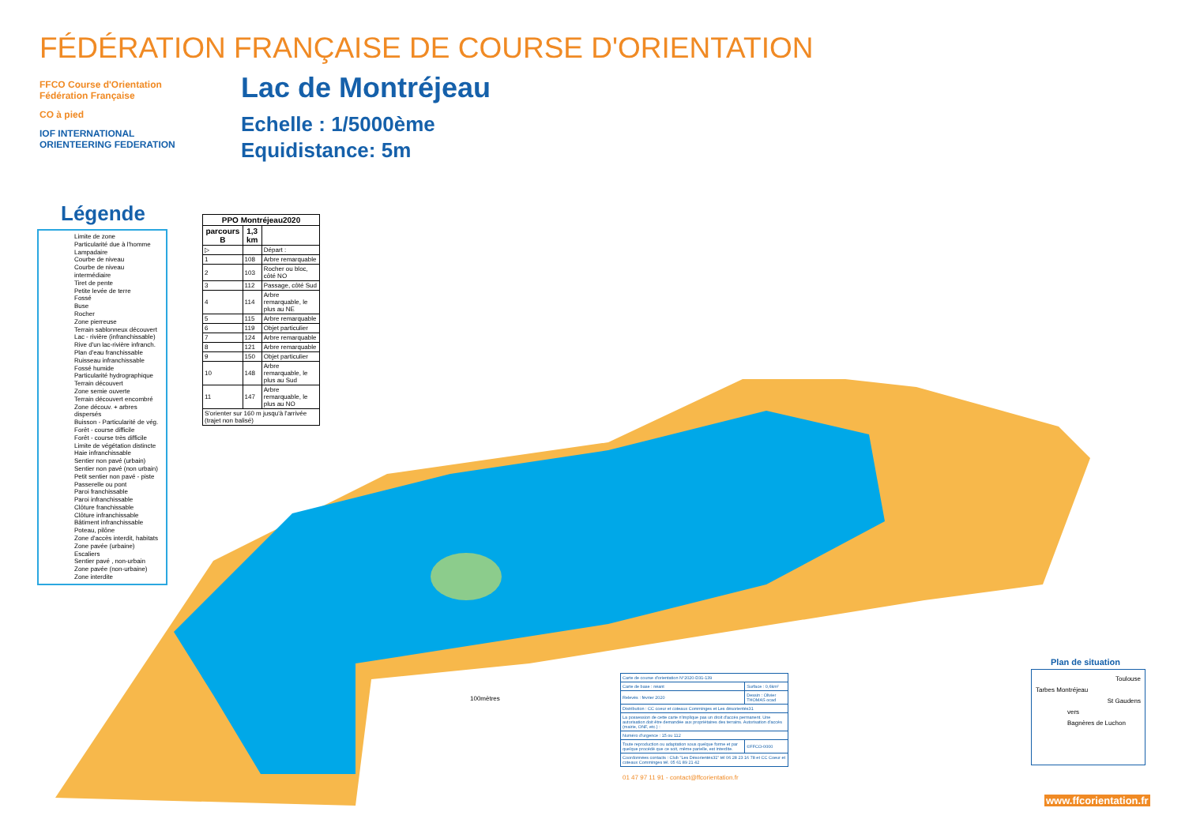FÉDÉRATION FRANÇAISE DE COURSE D'ORIENTATION
FFCO Course d'Orientation Fédération Française
CO à pied
IOF INTERNATIONAL ORIENTEERING FEDERATION
Lac de Montréjeau
Echelle : 1/5000ème
Equidistance: 5m
Légende
Limite de zone
Particularité due à l'homme
Lampadaire
Courbe de niveau
Courbe de niveau intermédiaire
Tiret de pente
Petite levée de terre
Fossé
Buse
Rocher
Zone pierreuse
Terrain sablonneux découvert
Lac - rivière (infranchissable)
Rive d'un lac-rivière infranch.
Plan d'eau franchissable
Ruisseau infranchissable
Fossé humide
Particularité hydrographique
Terrain découvert
Zone semie ouverte
Terrain découvert encombré
Zone découv. + arbres dispersés
Buisson - Particularité de vég.
Forêt - course difficile
Forêt - course très difficile
Limite de végétation distincte
Haie infranchissable
Sentier non pavé (urbain)
Sentier non pavé (non urbain)
Petit sentier non pavé - piste
Passerelle ou pont
Paroi franchissable
Paroi infranchissable
Clôture franchissable
Clôture infranchissable
Bâtiment infranchissable
Poteau, pilône
Zone d'accès interdit, habitats
Zone pavée (urbaine)
Escaliers
Sentier pavé , non-urbain
Zone pavée (non-urbaine)
Zone interdite
| PPO Montréjeau2020 | | |
| --- | --- | --- |
| parcours B | 1,3 km | |
| ▷ | | Départ : |
| 1 | 108 | Arbre remarquable |
| 2 | 103 | Rocher ou bloc, côté NO |
| 3 | 112 | Passage, côté Sud |
| 4 | 114 | Arbre remarquable, le plus au NE |
| 5 | 115 | Arbre remarquable |
| 6 | 119 | Objet particulier |
| 7 | 124 | Arbre remarquable |
| 8 | 121 | Arbre remarquable |
| 9 | 150 | Objet particulier |
| 10 | 148 | Arbre remarquable, le plus au Sud |
| 11 | 147 | Arbre remarquable, le plus au NO |
| S'orienter sur 160 m jusqu'à l'arrivée (trajet non balisé) | | |
100mètres
| Carte de course d'orientation N°2020-D31-139 | |
| Carte de base : néant | Surface : 0,6km² |
| Relevés : février 2020 | Dessin : Olivier THOMAS ocad |
| Distribution : CC coeur et coteaux Comminges et Les désorientés31 | |
| La possession de cette carte n'implique pas un droit d'accès permanent. Une autorisation doit être demandée aux propriétaires des terrains. Autorisation d'accès (mairie, ONF, etc.) : | |
| Numéro d'urgence : 15 ou 112 | |
| Toute reproduction ou adaptation sous quelque forme et par quelque procédé que ce soit, même parielle, est interdite. | ©FFCO-0000 |
| Coordonnées contacts : Club "Les Désorientés31" tél 06 28 23 16 78 et CC Coeur et coteaux Comminges tél. 05 61 89 21 42 | |
01 47 97 11 91 - contact@ffcorientation.fr
Plan de situation
Toulouse
Tarbes Montréjeau
St Gaudens
vers
Bagnères de Luchon
www.ffcorientation.fr